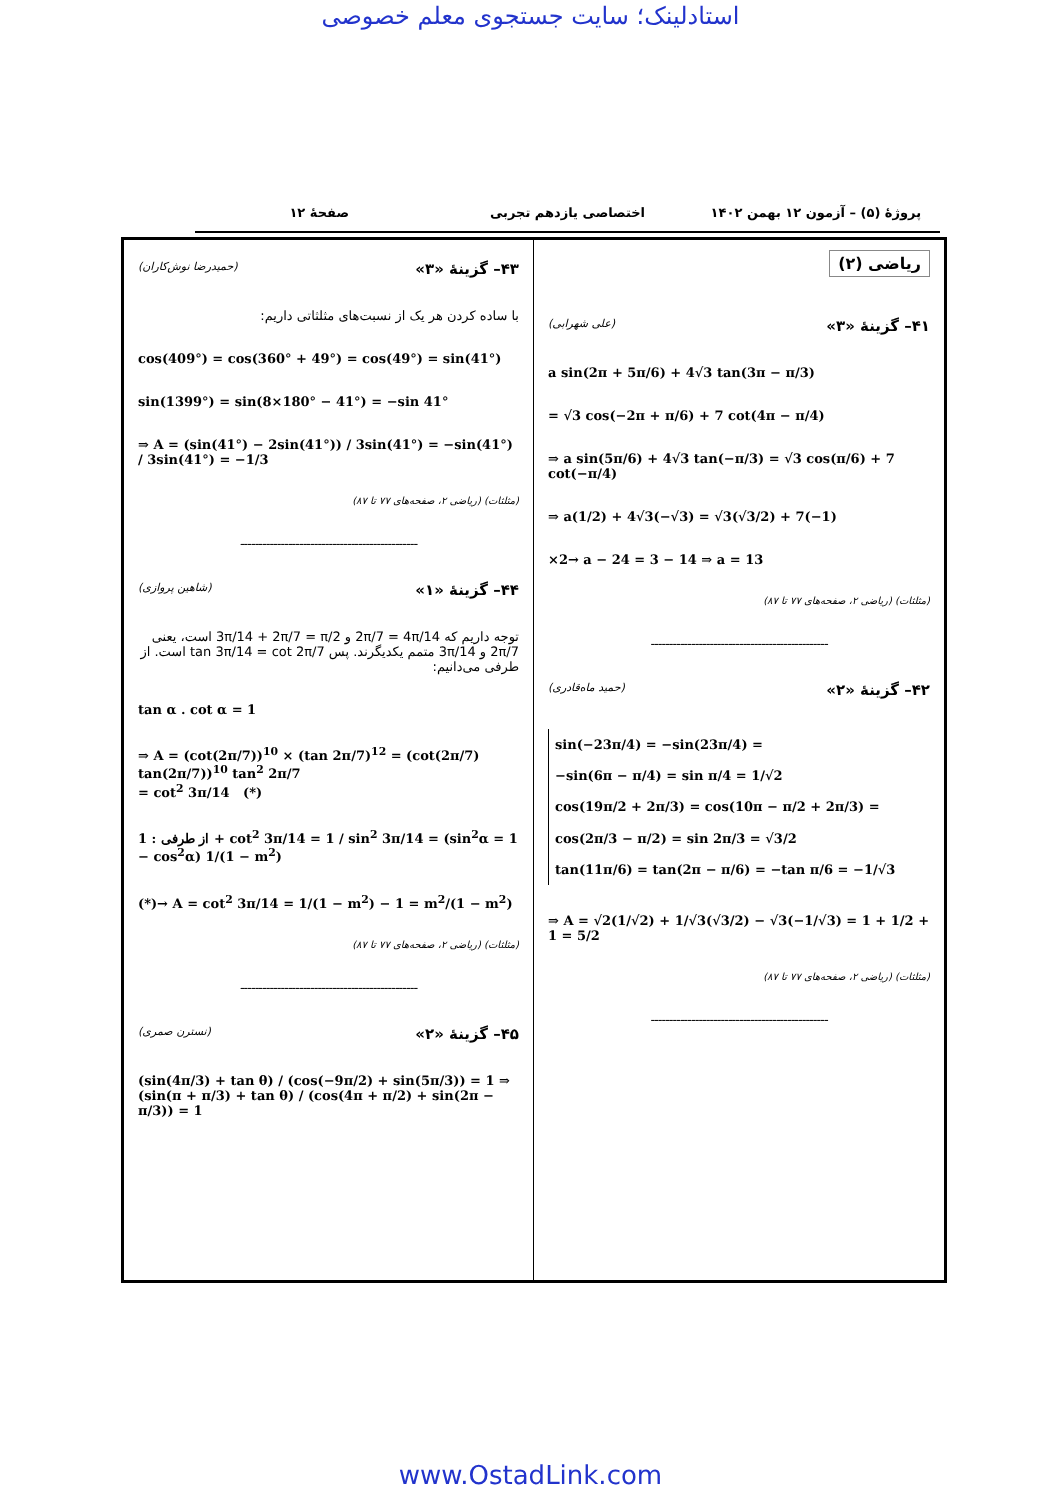استادلینک؛ سایت جستجوی معلم خصوصی
پروژهٔ (۵) – آزمون ۱۲ بهمن ۱۴۰۲
اختصاصی یازدهم تجربی صفحهٔ ۱۲
ریاضی (۲)
۴۱– گزینهٔ «۳» (علی شهرابی)
a sin(2π + 5π/6) + 4√3 tan(3π − π/3)
= √3 cos(−2π + π/6) + 7 cot(4π − π/4)
⇒ a sin(5π/6) + 4√3 tan(−π/3) = √3 cos(π/6) + 7 cot(−π/4)
⇒ a(1/2) + 4√3(−√3) = √3(√3/2) + 7(−1)
×2→ a − 24 = 3 − 14 ⇒ a = 13
(مثلثات) (ریاضی ۲، صفحه‌های ۷۷ تا ۸۷)
------------------------------------------------
۴۲– گزینهٔ «۲» (حمید ماه‌قادری)
sin(−23π/4) = −sin(23π/4) =
−sin(6π − π/4) = sin π/4 = 1/√2
cos(19π/2 + 2π/3) = cos(10π − π/2 + 2π/3) =
cos(2π/3 − π/2) = sin 2π/3 = √3/2
tan(11π/6) = tan(2π − π/6) = −tan π/6 = −1/√3
⇒ A = √2(1/√2) + 1/√3(√3/2) − √3(−1/√3) = 1 + 1/2 + 1 = 5/2
(مثلثات) (ریاضی ۲، صفحه‌های ۷۷ تا ۸۷)
------------------------------------------------
۴۳– گزینهٔ «۳» (حمیدرضا نوش‌کاران)
با ساده کردن هر یک از نسبت‌های مثلثاتی داریم:
cos(409°) = cos(360° + 49°) = cos(49°) = sin(41°)
sin(1399°) = sin(8×180° − 41°) = −sin 41°
⇒ A = (sin(41°) − 2sin(41°)) / 3sin(41°) = −sin(41°) / 3sin(41°) = −1/3
(مثلثات) (ریاضی ۲، صفحه‌های ۷۷ تا ۸۷)
------------------------------------------------
۴۴– گزینهٔ «۱» (شاهین پروازی)
توجه داریم که 2π/7 = 4π/14 و 3π/14 + 2π/7 = π/2 است، یعنی 2π/7 و 3π/14 متمم یکدیگرند. پس tan 3π/14 = cot 2π/7 است. از طرفی می‌دانیم:
tan α . cot α = 1
⇒ A = (cot(2π/7))<sup>10</sup> × (tan 2π/7)<sup>12</sup> = (cot(2π/7) tan(2π/7))<sup>10</sup> tan<sup>2</sup> 2π/7
= cot<sup>2</sup> 3π/14 (*)
از طرفی : 1 + cot<sup>2</sup> 3π/14 = 1 / sin<sup>2</sup> 3π/14 = (sin<sup>2</sup>α = 1 − cos<sup>2</sup>α) 1/(1 − m<sup>2</sup>)
(*)→ A = cot<sup>2</sup> 3π/14 = 1/(1 − m<sup>2</sup>) − 1 = m<sup>2</sup>/(1 − m<sup>2</sup>)
(مثلثات) (ریاضی ۲، صفحه‌های ۷۷ تا ۸۷)
------------------------------------------------
۴۵– گزینهٔ «۲» (نسترن صمری)
(sin(4π/3) + tan θ) / (cos(−9π/2) + sin(5π/3)) = 1 ⇒ (sin(π + π/3) + tan θ) / (cos(4π + π/2) + sin(2π − π/3)) = 1
www.OstadLink.com